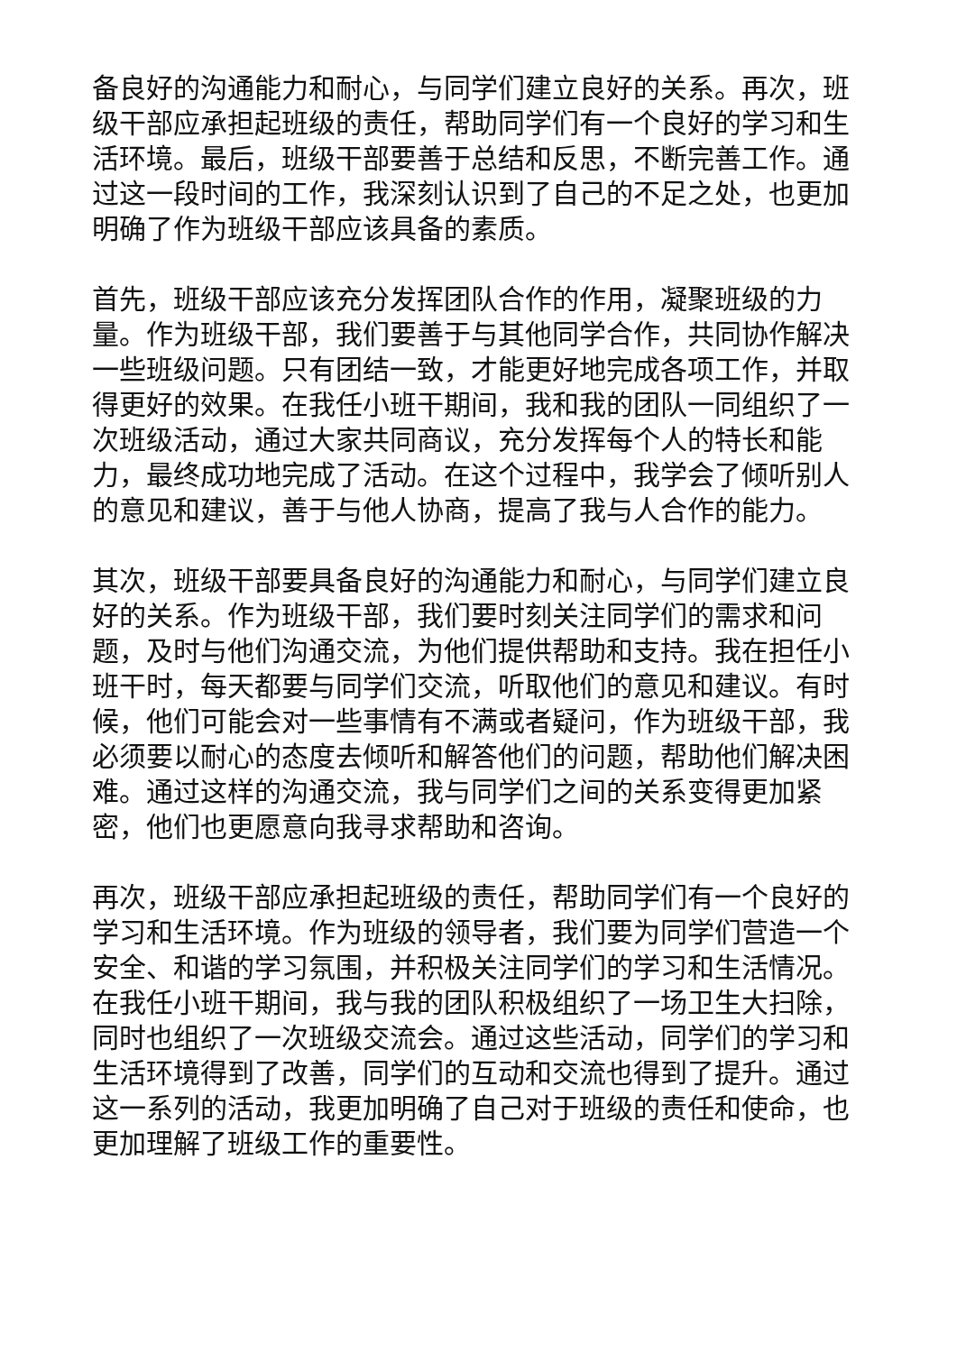备良好的沟通能力和耐心，与同学们建立良好的关系。再次，班级干部应承担起班级的责任，帮助同学们有一个良好的学习和生活环境。最后，班级干部要善于总结和反思，不断完善工作。通过这一段时间的工作，我深刻认识到了自己的不足之处，也更加明确了作为班级干部应该具备的素质。
首先，班级干部应该充分发挥团队合作的作用，凝聚班级的力量。作为班级干部，我们要善于与其他同学合作，共同协作解决一些班级问题。只有团结一致，才能更好地完成各项工作，并取得更好的效果。在我任小班干期间，我和我的团队一同组织了一次班级活动，通过大家共同商议，充分发挥每个人的特长和能力，最终成功地完成了活动。在这个过程中，我学会了倾听别人的意见和建议，善于与他人协商，提高了我与人合作的能力。
其次，班级干部要具备良好的沟通能力和耐心，与同学们建立良好的关系。作为班级干部，我们要时刻关注同学们的需求和问题，及时与他们沟通交流，为他们提供帮助和支持。我在担任小班干时，每天都要与同学们交流，听取他们的意见和建议。有时候，他们可能会对一些事情有不满或者疑问，作为班级干部，我必须要以耐心的态度去倾听和解答他们的问题，帮助他们解决困难。通过这样的沟通交流，我与同学们之间的关系变得更加紧密，他们也更愿意向我寻求帮助和咨询。
再次，班级干部应承担起班级的责任，帮助同学们有一个良好的学习和生活环境。作为班级的领导者，我们要为同学们营造一个安全、和谐的学习氛围，并积极关注同学们的学习和生活情况。在我任小班干期间，我与我的团队积极组织了一场卫生大扫除，同时也组织了一次班级交流会。通过这些活动，同学们的学习和生活环境得到了改善，同学们的互动和交流也得到了提升。通过这一系列的活动，我更加明确了自己对于班级的责任和使命，也更加理解了班级工作的重要性。